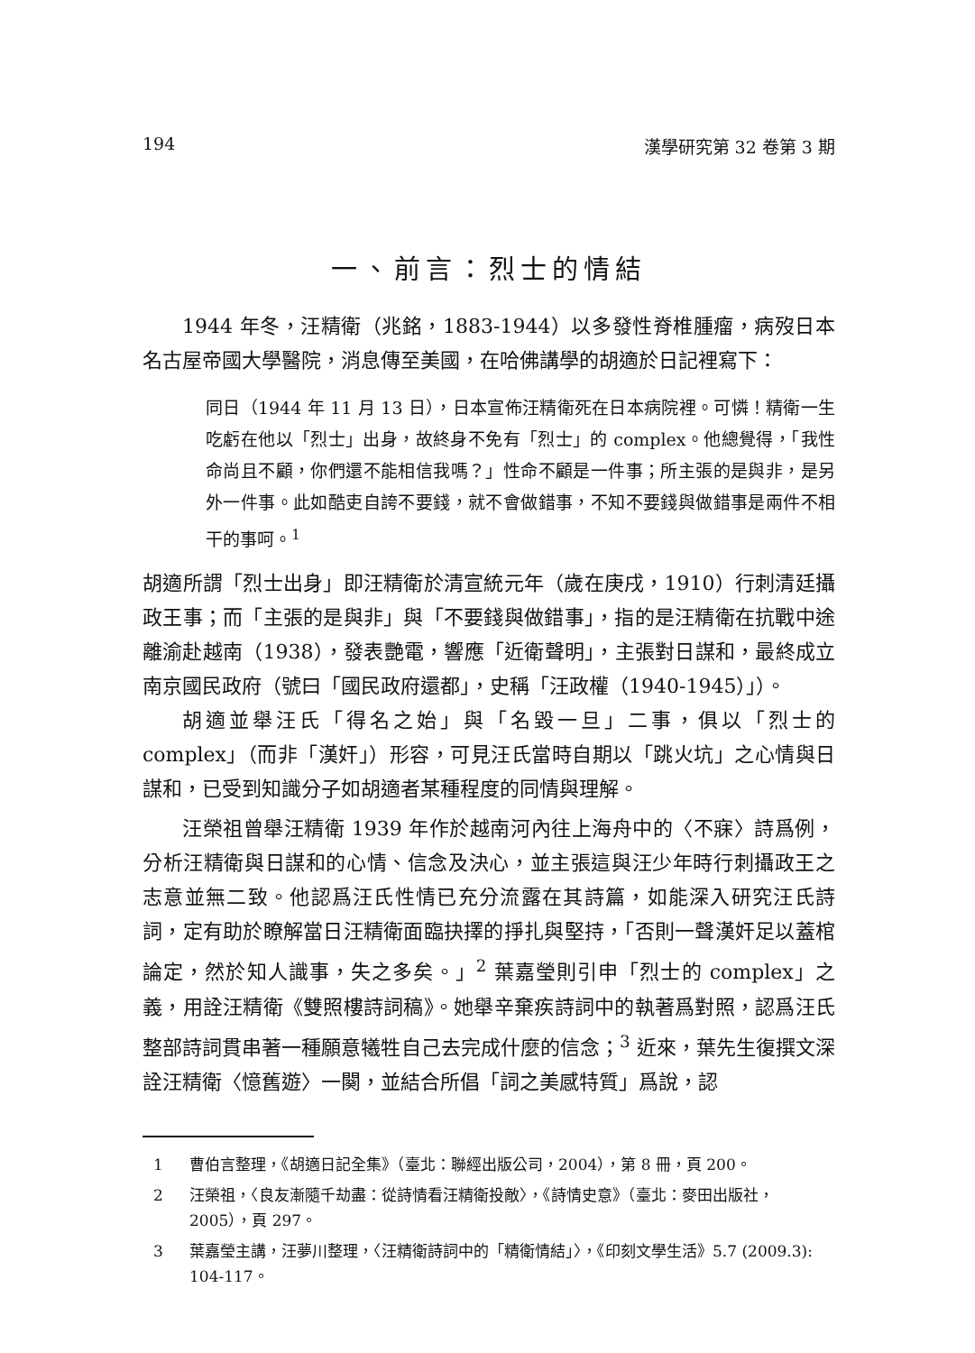194 漢學研究第 32 卷第 3 期
一、前言：烈士的情結
1944 年冬，汪精衛（兆銘，1883-1944）以多發性脊椎腫瘤，病歿日本名古屋帝國大學醫院，消息傳至美國，在哈佛講學的胡適於日記裡寫下：
同日（1944 年 11 月 13 日），日本宣佈汪精衛死在日本病院裡。可憐！精衛一生吃虧在他以「烈士」出身，故終身不免有「烈士」的 complex。他總覺得，「我性命尚且不顧，你們還不能相信我嗎？」性命不顧是一件事；所主張的是與非，是另外一件事。此如酷吏自誇不要錢，就不會做錯事，不知不要錢與做錯事是兩件不相干的事呵。<sup>1</sup>
胡適所謂「烈士出身」即汪精衛於清宣統元年（歲在庚戌，1910）行刺清廷攝政王事；而「主張的是與非」與「不要錢與做錯事」，指的是汪精衛在抗戰中途離渝赴越南（1938），發表艷電，響應「近衛聲明」，主張對日謀和，最終成立南京國民政府（號曰「國民政府還都」，史稱「汪政權（1940-1945）」）。
胡適並舉汪氏「得名之始」與「名毀一旦」二事，俱以「烈士的 complex」（而非「漢奸」）形容，可見汪氏當時自期以「跳火坑」之心情與日謀和，已受到知識分子如胡適者某種程度的同情與理解。
汪榮祖曾舉汪精衛 1939 年作於越南河內往上海舟中的〈不寐〉詩爲例，分析汪精衛與日謀和的心情、信念及決心，並主張這與汪少年時行刺攝政王之志意並無二致。他認爲汪氏性情已充分流露在其詩篇，如能深入研究汪氏詩詞，定有助於瞭解當日汪精衛面臨抉擇的掙扎與堅持，「否則一聲漢奸足以蓋棺論定，然於知人識事，失之多矣。」<sup>2</sup> 葉嘉瑩則引申「烈士的 complex」之義，用詮汪精衛《雙照樓詩詞稿》。她舉辛棄疾詩詞中的執著爲對照，認爲汪氏整部詩詞貫串著一種願意犧牲自己去完成什麼的信念；<sup>3</sup> 近來，葉先生復撰文深詮汪精衛〈憶舊遊〉一闋，並結合所倡「詞之美感特質」爲說，認
1 曹伯言整理，《胡適日記全集》（臺北：聯經出版公司，2004），第 8 冊，頁 200。
2 汪榮祖，〈良友漸隨千劫盡：從詩情看汪精衛投敵〉，《詩情史意》（臺北：麥田出版社，2005），頁 297。
3 葉嘉瑩主講，汪夢川整理，〈汪精衛詩詞中的「精衛情結」〉，《印刻文學生活》5.7 (2009.3): 104-117。